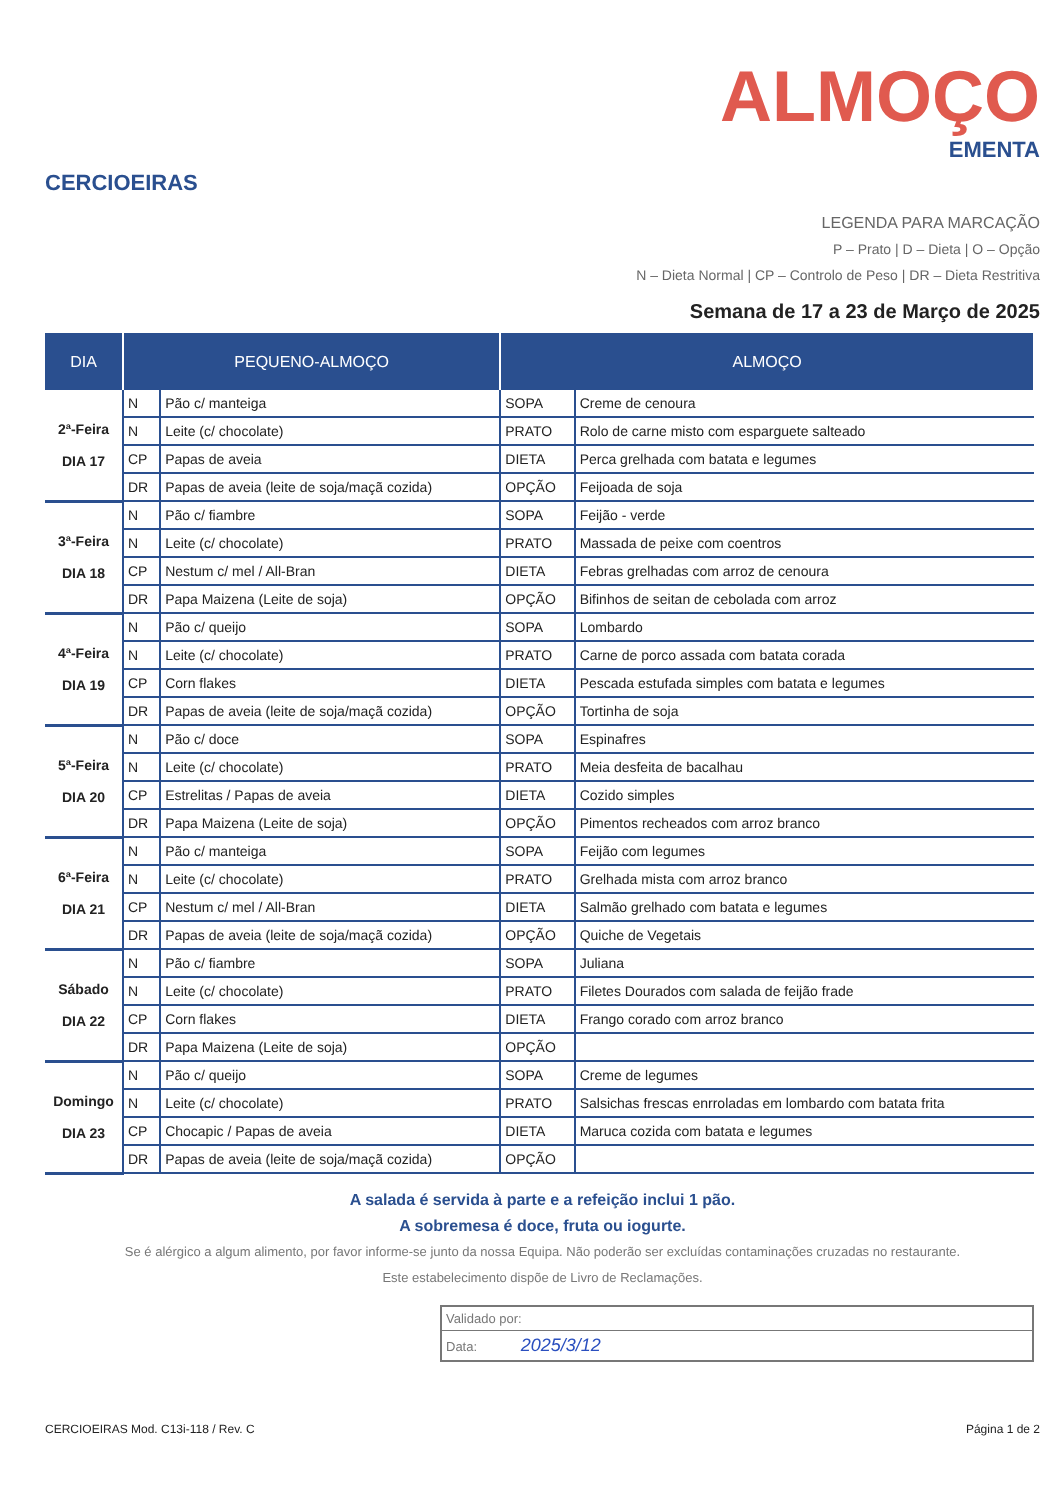CERCIOEIRAS
ALMOÇO
EMENTA
LEGENDA PARA MARCAÇÃO
P – Prato | D – Dieta | O – Opção
N – Dieta Normal | CP – Controlo de Peso | DR – Dieta Restritiva
Semana de 17 a 23 de Março de 2025
| DIA | PEQUENO-ALMOÇO | | ALMOÇO | |
| --- | --- | --- | --- | --- |
| 2ª-Feira DIA 17 | N | Pão c/ manteiga | SOPA | Creme de cenoura |
| | N | Leite (c/ chocolate) | PRATO | Rolo de carne misto com esparguete salteado |
| | CP | Papas de aveia | DIETA | Perca grelhada com batata e legumes |
| | DR | Papas de aveia (leite de soja/maçã cozida) | OPÇÃO | Feijoada de soja |
| 3ª-Feira DIA 18 | N | Pão c/ fiambre | SOPA | Feijão - verde |
| | N | Leite (c/ chocolate) | PRATO | Massada de peixe com coentros |
| | CP | Nestum c/ mel / All-Bran | DIETA | Febras grelhadas com arroz de cenoura |
| | DR | Papa Maizena (Leite de soja) | OPÇÃO | Bifinhos de seitan de cebolada com arroz |
| 4ª-Feira DIA 19 | N | Pão c/ queijo | SOPA | Lombardo |
| | N | Leite (c/ chocolate) | PRATO | Carne de porco assada com batata corada |
| | CP | Corn flakes | DIETA | Pescada estufada simples com batata e legumes |
| | DR | Papas de aveia (leite de soja/maçã cozida) | OPÇÃO | Tortinha de soja |
| 5ª-Feira DIA 20 | N | Pão c/ doce | SOPA | Espinafres |
| | N | Leite (c/ chocolate) | PRATO | Meia desfeita de bacalhau |
| | CP | Estrelitas / Papas de aveia | DIETA | Cozido simples |
| | DR | Papa Maizena (Leite de soja) | OPÇÃO | Pimentos recheados com arroz branco |
| 6ª-Feira DIA 21 | N | Pão c/ manteiga | SOPA | Feijão com legumes |
| | N | Leite (c/ chocolate) | PRATO | Grelhada mista com arroz branco |
| | CP | Nestum c/ mel / All-Bran | DIETA | Salmão grelhado com batata e legumes |
| | DR | Papas de aveia (leite de soja/maçã cozida) | OPÇÃO | Quiche de Vegetais |
| Sábado DIA 22 | N | Pão c/ fiambre | SOPA | Juliana |
| | N | Leite (c/ chocolate) | PRATO | Filetes Dourados com salada de feijão frade |
| | CP | Corn flakes | DIETA | Frango corado com arroz branco |
| | DR | Papa Maizena (Leite de soja) | OPÇÃO | |
| Domingo DIA 23 | N | Pão c/ queijo | SOPA | Creme de legumes |
| | N | Leite (c/ chocolate) | PRATO | Salsichas frescas enrroladas em lombardo com batata frita |
| | CP | Chocapic / Papas de aveia | DIETA | Maruca cozida com batata e legumes |
| | DR | Papas de aveia (leite de soja/maçã cozida) | OPÇÃO | |
A salada é servida à parte e a refeição inclui 1 pão.
A sobremesa é doce, fruta ou iogurte.
Se é alérgico a algum alimento, por favor informe-se junto da nossa Equipa. Não poderão ser excluídas contaminações cruzadas no restaurante.
Este estabelecimento dispõe de Livro de Reclamações.
Validado por:
Data: 2025/3/12
CERCIOEIRAS Mod. C13i-118 / Rev. C Página 1 de 2